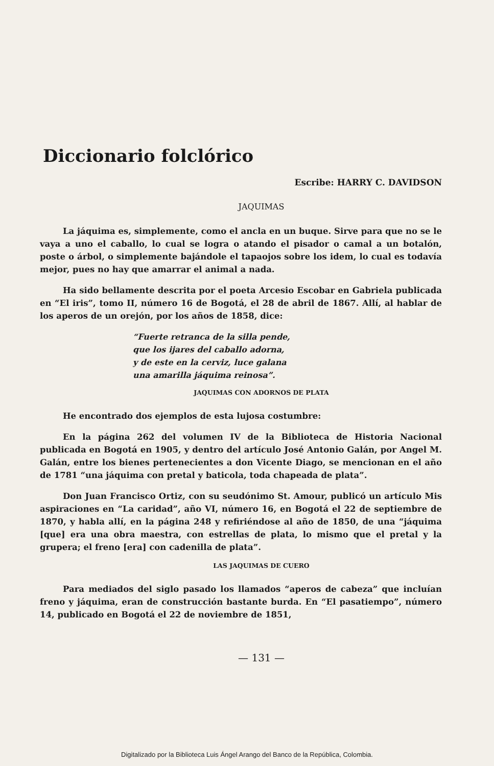Diccionario folclórico
Escribe: HARRY C. DAVIDSON
JAQUIMAS
La jáquima es, simplemente, como el ancla en un buque. Sirve para que no se le vaya a uno el caballo, lo cual se logra o atando el pisador o camal a un botalón, poste o árbol, o simplemente bajándole el tapaojos sobre los idem, lo cual es todavía mejor, pues no hay que amarrar el animal a nada.
Ha sido bellamente descrita por el poeta Arcesio Escobar en Gabriela publicada en “El iris”, tomo II, número 16 de Bogotá, el 28 de abril de 1867. Allí, al hablar de los aperos de un orejón, por los años de 1858, dice:
“Fuerte retranca de la silla pende,
que los ijares del caballo adorna,
y de este en la cerviz, luce galana
una amarilla jáquima reinosa”.
JAQUIMAS CON ADORNOS DE PLATA
He encontrado dos ejemplos de esta lujosa costumbre:
En la página 262 del volumen IV de la Biblioteca de Historia Nacional publicada en Bogotá en 1905, y dentro del artículo José Antonio Galán, por Angel M. Galán, entre los bienes pertenecientes a don Vicente Diago, se mencionan en el año de 1781 “una jáquima con pretal y baticola, toda chapeada de plata”.
Don Juan Francisco Ortiz, con su seudónimo St. Amour, publicó un artículo Mis aspiraciones en “La caridad”, año VI, número 16, en Bogotá el 22 de septiembre de 1870, y habla allí, en la página 248 y refiriéndose al año de 1850, de una “jáquima [que] era una obra maestra, con estrellas de plata, lo mismo que el pretal y la grupera; el freno [era] con cadenilla de plata”.
LAS JAQUIMAS DE CUERO
Para mediados del siglo pasado los llamados “aperos de cabeza” que incluían freno y jáquima, eran de construcción bastante burda. En “El pasatiempo”, número 14, publicado en Bogotá el 22 de noviembre de 1851,
— 131 —
Digitalizado por la Biblioteca Luis Ángel Arango del Banco de la República, Colombia.